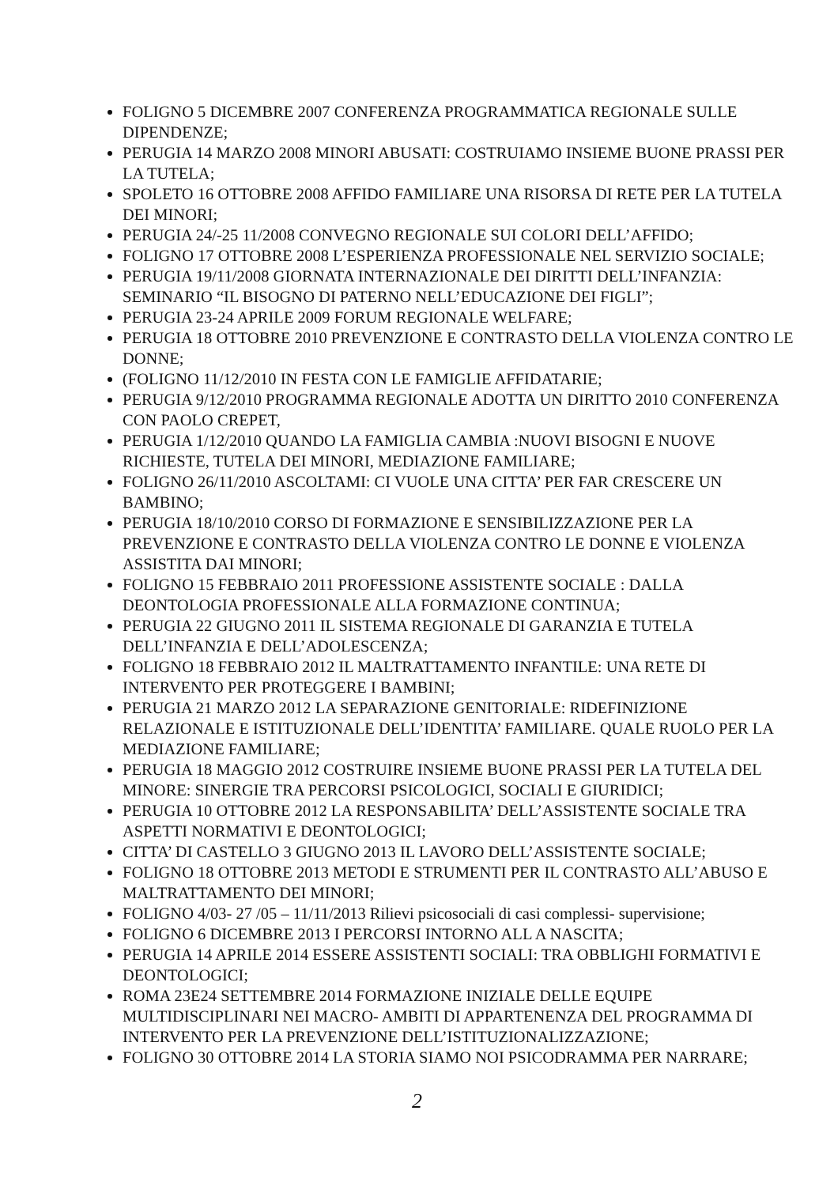FOLIGNO 5 DICEMBRE 2007 CONFERENZA PROGRAMMATICA REGIONALE SULLE DIPENDENZE;
PERUGIA 14 MARZO 2008 MINORI ABUSATI: COSTRUIAMO INSIEME BUONE PRASSI PER LA TUTELA;
SPOLETO 16 OTTOBRE 2008 AFFIDO FAMILIARE UNA RISORSA DI RETE PER LA TUTELA DEI MINORI;
PERUGIA 24/-25 11/2008 CONVEGNO REGIONALE SUI COLORI DELL’AFFIDO;
FOLIGNO 17 OTTOBRE 2008 L’ESPERIENZA PROFESSIONALE NEL SERVIZIO SOCIALE;
PERUGIA 19/11/2008 GIORNATA INTERNAZIONALE DEI DIRITTI DELL’INFANZIA: SEMINARIO “IL BISOGNO DI PATERNO NELL’EDUCAZIONE DEI FIGLI”;
PERUGIA 23-24 APRILE 2009 FORUM REGIONALE WELFARE;
PERUGIA 18 OTTOBRE 2010 PREVENZIONE E CONTRASTO DELLA VIOLENZA CONTRO LE DONNE;
(FOLIGNO 11/12/2010 IN FESTA CON LE FAMIGLIE AFFIDATARIE;
PERUGIA 9/12/2010 PROGRAMMA REGIONALE ADOTTA UN DIRITTO 2010 CONFERENZA CON PAOLO CREPET,
PERUGIA 1/12/2010 QUANDO LA FAMIGLIA CAMBIA :NUOVI BISOGNI E NUOVE RICHIESTE, TUTELA DEI MINORI, MEDIAZIONE FAMILIARE;
FOLIGNO 26/11/2010 ASCOLTAMI: CI VUOLE UNA CITTA’ PER FAR CRESCERE UN BAMBINO;
PERUGIA 18/10/2010 CORSO DI FORMAZIONE E SENSIBILIZZAZIONE PER LA PREVENZIONE E CONTRASTO DELLA VIOLENZA CONTRO LE DONNE E VIOLENZA ASSISTITA DAI MINORI;
FOLIGNO 15 FEBBRAIO 2011 PROFESSIONE ASSISTENTE SOCIALE : DALLA DEONTOLOGIA PROFESSIONALE ALLA FORMAZIONE CONTINUA;
PERUGIA 22 GIUGNO 2011 IL SISTEMA REGIONALE DI GARANZIA E TUTELA DELL’INFANZIA E DELL’ADOLESCENZA;
FOLIGNO 18 FEBBRAIO 2012 IL MALTRATTAMENTO INFANTILE: UNA RETE DI INTERVENTO PER PROTEGGERE I BAMBINI;
PERUGIA 21 MARZO 2012 LA SEPARAZIONE GENITORIALE: RIDEFINIZIONE RELAZIONALE E ISTITUZIONALE DELL’IDENTITA’ FAMILIARE. QUALE RUOLO PER LA MEDIAZIONE FAMILIARE;
PERUGIA 18 MAGGIO 2012 COSTRUIRE INSIEME BUONE PRASSI PER LA TUTELA DEL MINORE: SINERGIE TRA PERCORSI PSICOLOGICI, SOCIALI E GIURIDICI;
PERUGIA 10 OTTOBRE 2012 LA RESPONSABILITA’ DELL’ASSISTENTE SOCIALE TRA ASPETTI NORMATIVI E DEONTOLOGICI;
CITTA’ DI CASTELLO 3 GIUGNO 2013 IL LAVORO DELL’ASSISTENTE SOCIALE;
FOLIGNO 18 OTTOBRE 2013 METODI E STRUMENTI PER IL CONTRASTO ALL’ABUSO E MALTRATTAMENTO DEI MINORI;
FOLIGNO 4/03- 27 /05 – 11/11/2013 Rilievi psicosociali di casi complessi- supervisione;
FOLIGNO 6 DICEMBRE 2013 I PERCORSI INTORNO ALL A NASCITA;
PERUGIA 14 APRILE 2014 ESSERE ASSISTENTI SOCIALI: TRA OBBLIGHI FORMATIVI E DEONTOLOGICI;
ROMA 23E24 SETTEMBRE 2014 FORMAZIONE INIZIALE DELLE EQUIPE MULTIDISCIPLINARI NEI MACRO- AMBITI DI APPARTENENZA DEL PROGRAMMA DI INTERVENTO PER LA PREVENZIONE DELL’ISTITUZIONALIZZAZIONE;
FOLIGNO 30 OTTOBRE 2014 LA STORIA SIAMO NOI PSICODRAMMA PER NARRARE;
2